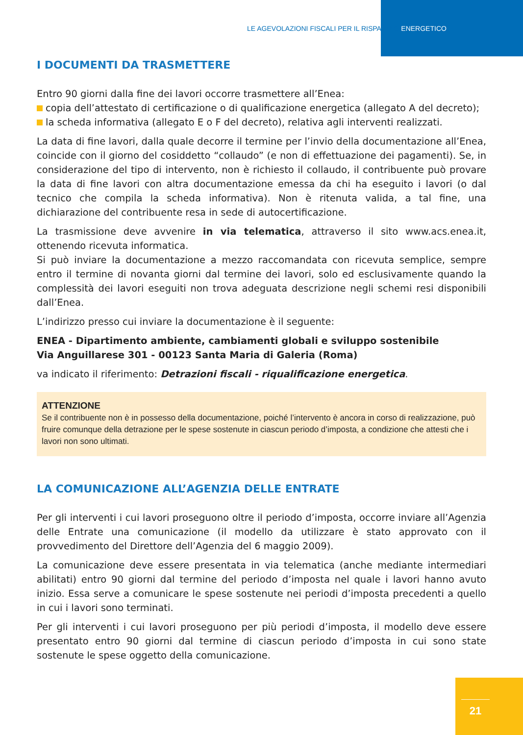LE AGEVOLAZIONI FISCALI PER IL RISPARMIO ENERGETICO
I DOCUMENTI DA TRASMETTERE
Entro 90 giorni dalla fine dei lavori occorre trasmettere all’Enea:
copia dell’attestato di certificazione o di qualificazione energetica (allegato A del decreto);
la scheda informativa (allegato E o F del decreto), relativa agli interventi realizzati.
La data di fine lavori, dalla quale decorre il termine per l’invio della documentazione all’Enea, coincide con il giorno del cosiddetto “collaudo” (e non di effettuazione dei pagamenti). Se, in considerazione del tipo di intervento, non è richiesto il collaudo, il contribuente può provare la data di fine lavori con altra documentazione emessa da chi ha eseguito i lavori (o dal tecnico che compila la scheda informativa). Non è ritenuta valida, a tal fine, una dichiarazione del contribuente resa in sede di autocertificazione.
La trasmissione deve avvenire in via telematica, attraverso il sito www.acs.enea.it, ottenendo ricevuta informatica.
Si può inviare la documentazione a mezzo raccomandata con ricevuta semplice, sempre entro il termine di novanta giorni dal termine dei lavori, solo ed esclusivamente quando la complessità dei lavori eseguiti non trova adeguata descrizione negli schemi resi disponibili dall’Enea.
L’indirizzo presso cui inviare la documentazione è il seguente:
ENEA - Dipartimento ambiente, cambiamenti globali e sviluppo sostenibile
Via Anguillarese 301 - 00123 Santa Maria di Galeria (Roma)
va indicato il riferimento: Detrazioni fiscali - riqualificazione energetica.
ATTENZIONE
Se il contribuente non è in possesso della documentazione, poiché l’intervento è ancora in corso di realizzazione, può fruire comunque della detrazione per le spese sostenute in ciascun periodo d’imposta, a condizione che attesti che i lavori non sono ultimati.
LA COMUNICAZIONE ALL’AGENZIA DELLE ENTRATE
Per gli interventi i cui lavori proseguono oltre il periodo d’imposta, occorre inviare all’Agenzia delle Entrate una comunicazione (il modello da utilizzare è stato approvato con il provvedimento del Direttore dell’Agenzia del 6 maggio 2009).
La comunicazione deve essere presentata in via telematica (anche mediante intermediari abilitati) entro 90 giorni dal termine del periodo d’imposta nel quale i lavori hanno avuto inizio. Essa serve a comunicare le spese sostenute nei periodi d’imposta precedenti a quello in cui i lavori sono terminati.
Per gli interventi i cui lavori proseguono per più periodi d’imposta, il modello deve essere presentato entro 90 giorni dal termine di ciascun periodo d’imposta in cui sono state sostenute le spese oggetto della comunicazione.
21